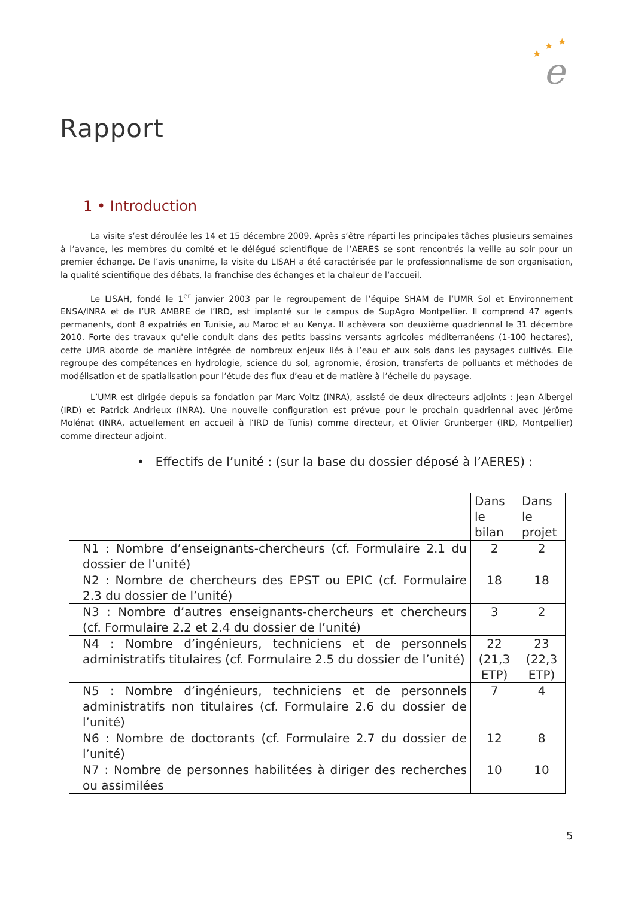★
★
★
e
Rapport
1 • Introduction
La visite s’est déroulée les 14 et 15 décembre 2009. Après s’être réparti les principales tâches plusieurs semaines à l’avance, les membres du comité et le délégué scientifique de l’AERES se sont rencontrés la veille au soir pour un premier échange. De l’avis unanime, la visite du LISAH a été caractérisée par le professionnalisme de son organisation, la qualité scientifique des débats, la franchise des échanges et la chaleur de l’accueil.
Le LISAH, fondé le 1<sup>er</sup> janvier 2003 par le regroupement de l’équipe SHAM de l’UMR Sol et Environnement ENSA/INRA et de l’UR AMBRE de l’IRD, est implanté sur le campus de SupAgro Montpellier. Il comprend 47 agents permanents, dont 8 expatriés en Tunisie, au Maroc et au Kenya. Il achèvera son deuxième quadriennal le 31 décembre 2010. Forte des travaux qu'elle conduit dans des petits bassins versants agricoles méditerranéens (1-100 hectares), cette UMR aborde de manière intégrée de nombreux enjeux liés à l’eau et aux sols dans les paysages cultivés. Elle regroupe des compétences en hydrologie, science du sol, agronomie, érosion, transferts de polluants et méthodes de modélisation et de spatialisation pour l’étude des flux d’eau et de matière à l’échelle du paysage.
L’UMR est dirigée depuis sa fondation par Marc Voltz (INRA), assisté de deux directeurs adjoints : Jean Albergel (IRD) et Patrick Andrieux (INRA). Une nouvelle configuration est prévue pour le prochain quadriennal avec Jérôme Molénat (INRA, actuellement en accueil à l’IRD de Tunis) comme directeur, et Olivier Grunberger (IRD, Montpellier) comme directeur adjoint.
• Effectifs de l’unité : (sur la base du dossier déposé à l’AERES) :
| | Dans le bilan | Dans le projet |
| N1 : Nombre d’enseignants-chercheurs (cf. Formulaire 2.1 du dossier de l’unité) | 2 | 2 |
| N2 : Nombre de chercheurs des EPST ou EPIC (cf. Formulaire 2.3 du dossier de l’unité) | 18 | 18 |
| N3 : Nombre d’autres enseignants-chercheurs et chercheurs (cf. Formulaire 2.2 et 2.4 du dossier de l’unité) | 3 | 2 |
| N4 : Nombre d’ingénieurs, techniciens et de personnels administratifs titulaires (cf. Formulaire 2.5 du dossier de l’unité) | 22 (21,3 ETP) | 23 (22,3 ETP) |
| N5 : Nombre d’ingénieurs, techniciens et de personnels administratifs non titulaires (cf. Formulaire 2.6 du dossier de l’unité) | 7 | 4 |
| N6 : Nombre de doctorants (cf. Formulaire 2.7 du dossier de l’unité) | 12 | 8 |
| N7 : Nombre de personnes habilitées à diriger des recherches ou assimilées | 10 | 10 |
5